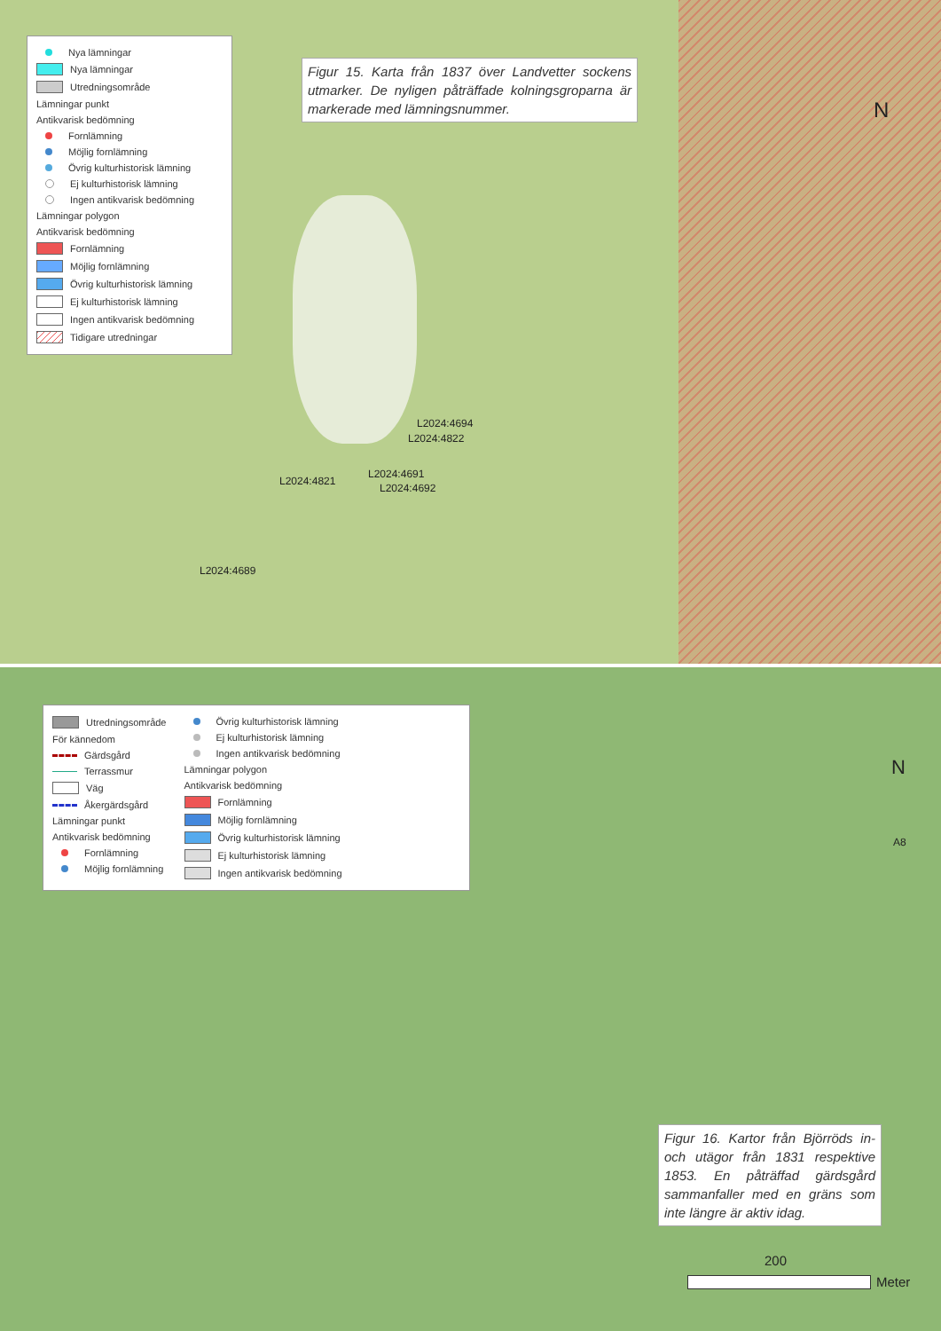Nya lämningar
Nya lämningar
Utredningsområde
Lämningar punkt
Antikvarisk bedömning
Fornlämning
Möjlig fornlämning
Övrig kulturhistorisk lämning
Ej kulturhistorisk lämning
Ingen antikvarisk bedömning
Lämningar polygon
Antikvarisk bedömning
Fornlämning
Möjlig fornlämning
Övrig kulturhistorisk lämning
Ej kulturhistorisk lämning
Ingen antikvarisk bedömning
Tidigare utredningar
Figur 15. Karta från 1837 över Landvetter sockens utmarker. De nyligen påträffade kolningsgroparna är markerade med lämningsnummer.
N
L2024:4694
L2024:4822
L2024:4821
L2024:4691
L2024:4692
L2024:4689
Utredningsområde
För kännedom
Gärdsgård
Terrassmur
Väg
Åkergärdsgård
Lämningar punkt
Antikvarisk bedömning
Fornlämning
Möjlig fornlämning
Övrig kulturhistorisk lämning
Ej kulturhistorisk lämning
Ingen antikvarisk bedömning
Lämningar polygon
Antikvarisk bedömning
Fornlämning
Möjlig fornlämning
Övrig kulturhistorisk lämning
Ej kulturhistorisk lämning
Ingen antikvarisk bedömning
N
A8
Figur 16. Kartor från Björröds in- och utägor från 1831 respektive 1853. En påträffad gärdsgård sammanfaller med en gräns som inte längre är aktiv idag.
200
Meter